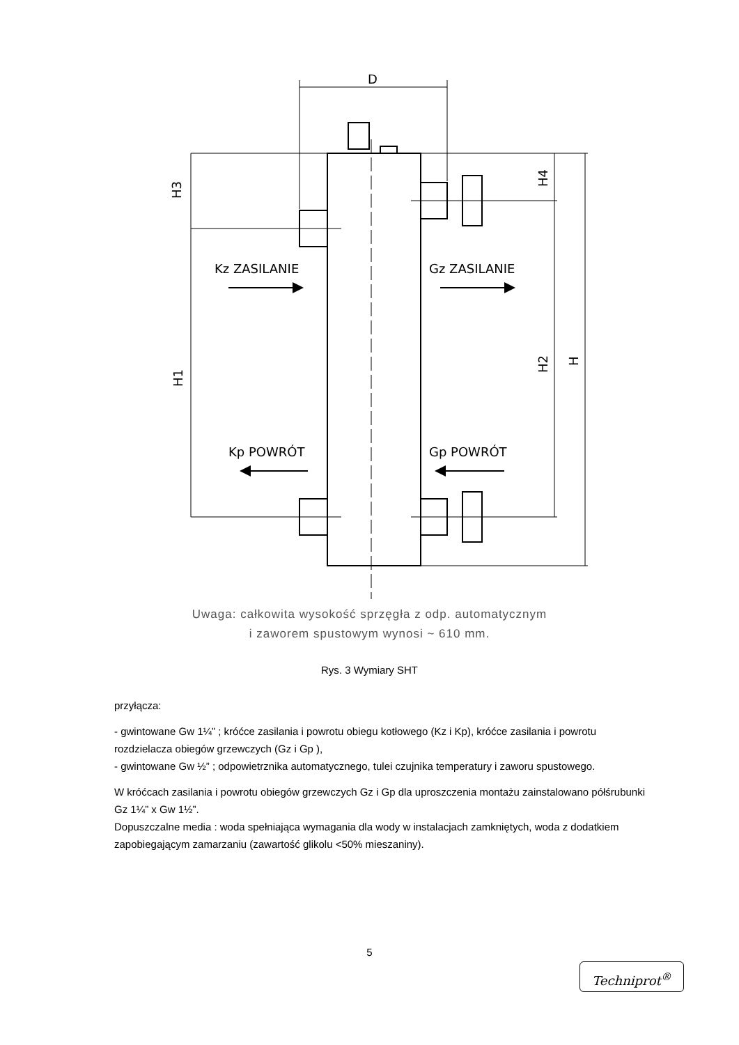D
Kz ZASILANIE
Gz ZASILANIE
Kp POWRÓT
Gp POWRÓT
H3
H1
H4
H2
H
Uwaga: całkowita wysokość sprzęgła z odp. automatycznym
i zaworem spustowym wynosi ~ 610 mm.
Rys. 3 Wymiary SHT
przyłącza:
- gwintowane Gw 1¼” ; króćce zasilania i powrotu obiegu kotłowego (Kz i Kp), króćce zasilania i powrotu rozdzielacza obiegów grzewczych (Gz i Gp ),
- gwintowane Gw ½” ; odpowietrznika automatycznego, tulei czujnika temperatury i zaworu spustowego.
W króćcach zasilania i powrotu obiegów grzewczych Gz i Gp dla uproszczenia montażu zainstalowano półśrubunki Gz 1¼” x Gw 1½”.
Dopuszczalne media : woda spełniająca wymagania dla wody w instalacjach zamkniętych, woda z dodatkiem zapobiegającym zamarzaniu (zawartość glikolu <50% mieszaniny).
5
Techniprot<sup>®</sup>